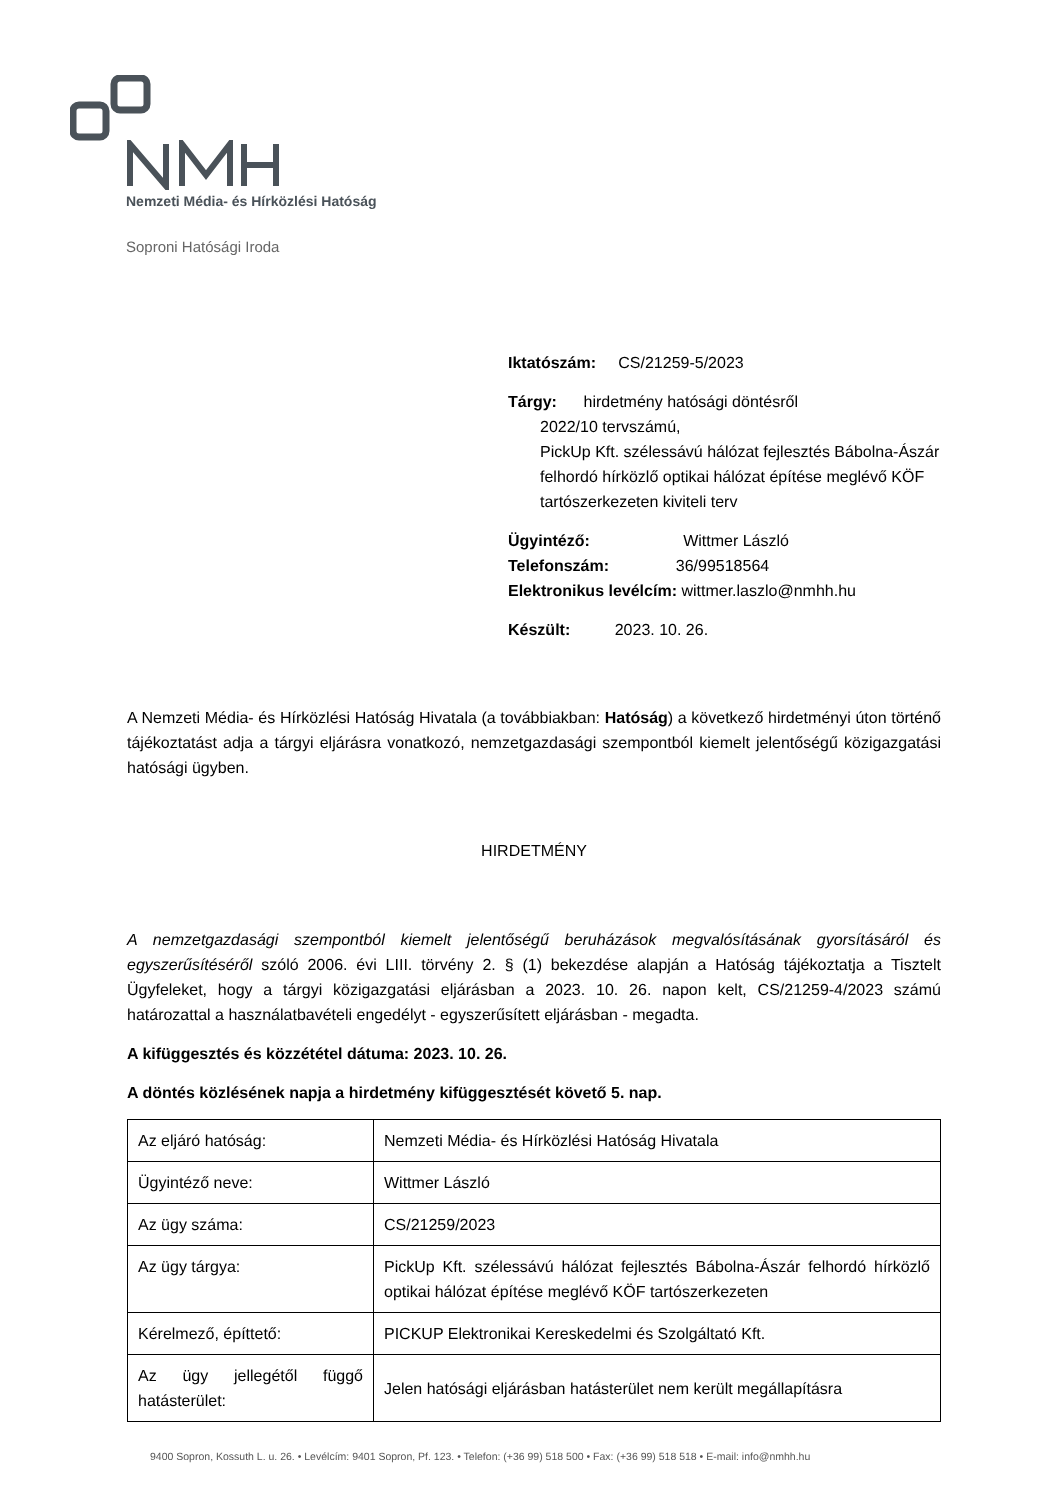Nemzeti Média- és Hírközlési Hatóság
Soproni Hatósági Iroda
Iktatószám: CS/21259-5/2023
Tárgy: hirdetmény hatósági döntésről
2022/10 tervszámú,
PickUp Kft. szélessávú hálózat fejlesztés Bábolna-Ászár felhordó hírközlő optikai hálózat építése meglévő KÖF tartószerkezeten kiviteli terv
Ügyintéző: Wittmer László
Telefonszám: 36/99518564
Elektronikus levélcím: wittmer.laszlo@nmhh.hu
Készült: 2023. 10. 26.
A Nemzeti Média- és Hírközlési Hatóság Hivatala (a továbbiakban: Hatóság) a következő hirdetményi úton történő tájékoztatást adja a tárgyi eljárásra vonatkozó, nemzetgazdasági szempontból kiemelt jelentőségű közigazgatási hatósági ügyben.
HIRDETMÉNY
A nemzetgazdasági szempontból kiemelt jelentőségű beruházások megvalósításának gyorsításáról és egyszerűsítéséről szóló 2006. évi LIII. törvény 2. § (1) bekezdése alapján a Hatóság tájékoztatja a Tisztelt Ügyfeleket, hogy a tárgyi közigazgatási eljárásban a 2023. 10. 26. napon kelt, CS/21259-4/2023 számú határozattal a használatbavételi engedélyt - egyszerűsített eljárásban - megadta.
A kifüggesztés és közzététel dátuma: 2023. 10. 26.
A döntés közlésének napja a hirdetmény kifüggesztését követő 5. nap.
| Az eljáró hatóság: | Nemzeti Média- és Hírközlési Hatóság Hivatala |
| Ügyintéző neve: | Wittmer László |
| Az ügy száma: | CS/21259/2023 |
| Az ügy tárgya: | PickUp Kft. szélessávú hálózat fejlesztés Bábolna-Ászár felhordó hírközlő optikai hálózat építése meglévő KÖF tartószerkezeten |
| Kérelmező, építtető: | PICKUP Elektronikai Kereskedelmi és Szolgáltató Kft. |
| Az ügy jellegétől függő hatásterület: | Jelen hatósági eljárásban hatásterület nem került megállapításra |
9400 Sopron, Kossuth L. u. 26. • Levélcím: 9401 Sopron, Pf. 123. • Telefon: (+36 99) 518 500 • Fax: (+36 99) 518 518 • E-mail: info@nmhh.hu